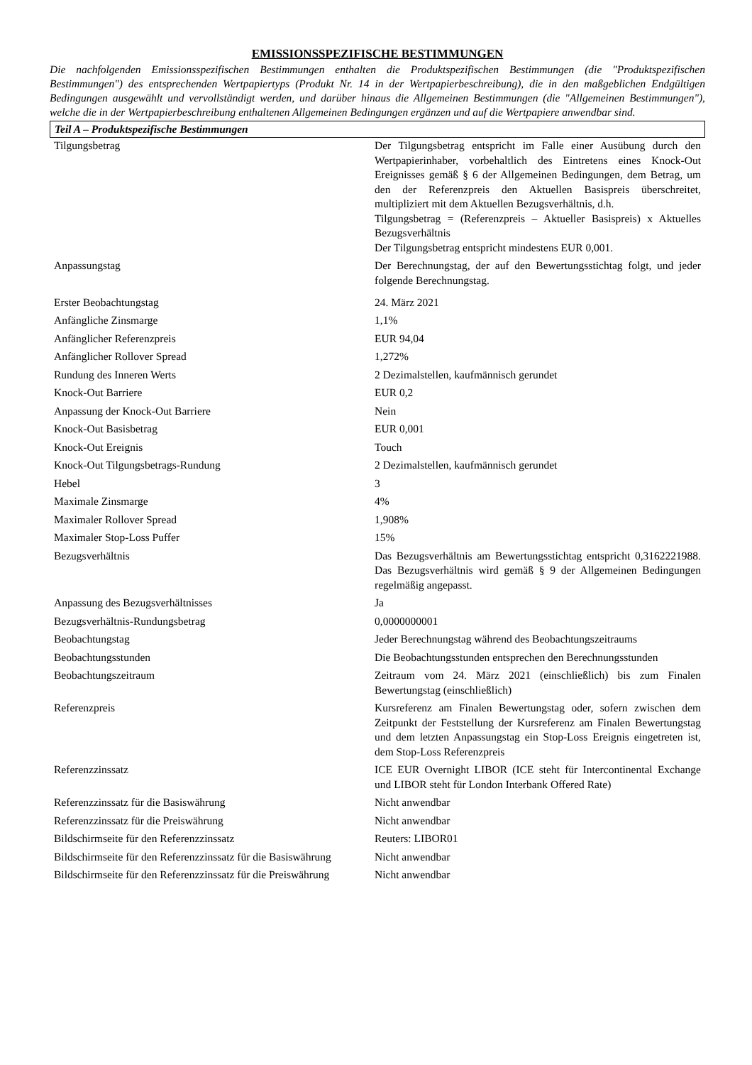EMISSIONSSPEZIFISCHE BESTIMMUNGEN
Die nachfolgenden Emissionsspezifischen Bestimmungen enthalten die Produktspezifischen Bestimmungen (die "Produktspezifischen Bestimmungen") des entsprechenden Wertpapiertyps (Produkt Nr. 14 in der Wertpapierbeschreibung), die in den maßgeblichen Endgültigen Bedingungen ausgewählt und vervollständigt werden, und darüber hinaus die Allgemeinen Bestimmungen (die "Allgemeinen Bestimmungen"), welche die in der Wertpapierbeschreibung enthaltenen Allgemeinen Bedingungen ergänzen und auf die Wertpapiere anwendbar sind.
Teil A – Produktspezifische Bestimmungen
| Tilgungsbetrag | Der Tilgungsbetrag entspricht im Falle einer Ausübung durch den Wertpapierinhaber, vorbehaltlich des Eintretens eines Knock-Out Ereignisses gemäß § 6 der Allgemeinen Bedingungen, dem Betrag, um den der Referenzpreis den Aktuellen Basispreis überschreitet, multipliziert mit dem Aktuellen Bezugsverhältnis, d.h. Tilgungsbetrag = (Referenzpreis – Aktueller Basispreis) x Aktuelles Bezugsverhältnis Der Tilgungsbetrag entspricht mindestens EUR 0,001. |
| Anpassungstag | Der Berechnungstag, der auf den Bewertungsstichtag folgt, und jeder folgende Berechnungstag. |
| Erster Beobachtungstag | 24. März 2021 |
| Anfängliche Zinsmarge | 1,1% |
| Anfänglicher Referenzpreis | EUR 94,04 |
| Anfänglicher Rollover Spread | 1,272% |
| Rundung des Inneren Werts | 2 Dezimalstellen, kaufmännisch gerundet |
| Knock-Out Barriere | EUR 0,2 |
| Anpassung der Knock-Out Barriere | Nein |
| Knock-Out Basisbetrag | EUR 0,001 |
| Knock-Out Ereignis | Touch |
| Knock-Out Tilgungsbetrags-Rundung | 2 Dezimalstellen, kaufmännisch gerundet |
| Hebel | 3 |
| Maximale Zinsmarge | 4% |
| Maximaler Rollover Spread | 1,908% |
| Maximaler Stop-Loss Puffer | 15% |
| Bezugsverhältnis | Das Bezugsverhältnis am Bewertungsstichtag entspricht 0,3162221988. Das Bezugsverhältnis wird gemäß § 9 der Allgemeinen Bedingungen regelmäßig angepasst. |
| Anpassung des Bezugsverhältnisses | Ja |
| Bezugsverhältnis-Rundungsbetrag | 0,0000000001 |
| Beobachtungstag | Jeder Berechnungstag während des Beobachtungszeitraums |
| Beobachtungsstunden | Die Beobachtungsstunden entsprechen den Berechnungsstunden |
| Beobachtungszeitraum | Zeitraum vom 24. März 2021 (einschließlich) bis zum Finalen Bewertungstag (einschließlich) |
| Referenzpreis | Kursreferenz am Finalen Bewertungstag oder, sofern zwischen dem Zeitpunkt der Feststellung der Kursreferenz am Finalen Bewertungstag und dem letzten Anpassungstag ein Stop-Loss Ereignis eingetreten ist, dem Stop-Loss Referenzpreis |
| Referenzzinssatz | ICE EUR Overnight LIBOR (ICE steht für Intercontinental Exchange und LIBOR steht für London Interbank Offered Rate) |
| Referenzzinssatz für die Basiswährung | Nicht anwendbar |
| Referenzzinssatz für die Preiswährung | Nicht anwendbar |
| Bildschirmseite für den Referenzzinssatz | Reuters: LIBOR01 |
| Bildschirmseite für den Referenzzinssatz für die Basiswährung | Nicht anwendbar |
| Bildschirmseite für den Referenzzinssatz für die Preiswährung | Nicht anwendbar |